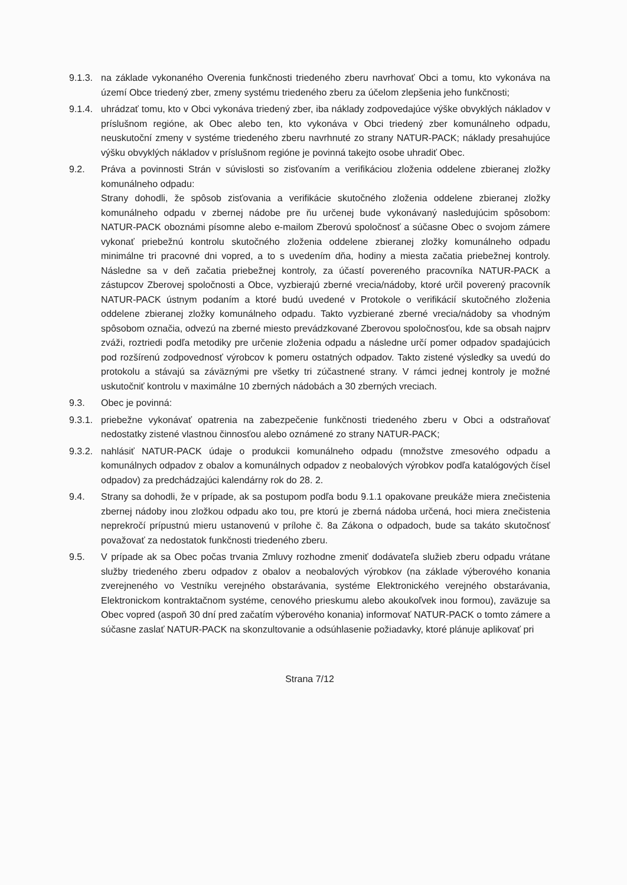9.1.3.
na základe vykonaného Overenia funkčnosti triedeného zberu navrhovať Obci a tomu, kto vykonáva na území Obce triedený zber, zmeny systému triedeného zberu za účelom zlepšenia jeho funkčnosti;
9.1.4.
uhrádzať tomu, kto v Obci vykonáva triedený zber, iba náklady zodpovedajúce výške obvyklých nákladov v príslušnom regióne, ak Obec alebo ten, kto vykonáva v Obci triedený zber komunálneho odpadu, neuskutoční zmeny v systéme triedeného zberu navrhnuté zo strany NATUR-PACK; náklady presahujúce výšku obvyklých nákladov v príslušnom regióne je povinná takejto osobe uhradiť Obec.
9.2. Práva a povinnosti Strán v súvislosti so zisťovaním a verifikáciou zloženia oddelene zbieranej zložky komunálneho odpadu:
Strany dohodli, že spôsob zisťovania a verifikácie skutočného zloženia oddelene zbieranej zložky komunálneho odpadu v zbernej nádobe pre ňu určenej bude vykonávaný nasledujúcim spôsobom: NATUR-PACK oboznámi písomne alebo e-mailom Zberovú spoločnosť a súčasne Obec o svojom zámere vykonať priebežnú kontrolu skutočného zloženia oddelene zbieranej zložky komunálneho odpadu minimálne tri pracovné dni vopred, a to s uvedením dňa, hodiny a miesta začatia priebežnej kontroly. Následne sa v deň začatia priebežnej kontroly, za účastí povereného pracovníka NATUR-PACK a zástupcov Zberovej spoločnosti a Obce, vyzbierajú zberné vrecia/nádoby, ktoré určil poverený pracovník NATUR-PACK ústnym podaním a ktoré budú uvedené v Protokole o verifikácií skutočného zloženia oddelene zbieranej zložky komunálneho odpadu. Takto vyzbierané zberné vrecia/nádoby sa vhodným spôsobom označia, odvezú na zberné miesto prevádzkované Zberovou spoločnosťou, kde sa obsah najprv zváži, roztriedi podľa metodiky pre určenie zloženia odpadu a následne určí pomer odpadov spadajúcich pod rozšírenú zodpovednosť výrobcov k pomeru ostatných odpadov. Takto zistené výsledky sa uvedú do protokolu a stávajú sa záväznými pre všetky tri zúčastnené strany. V rámci jednej kontroly je možné uskutočniť kontrolu v maximálne 10 zberných nádobách a 30 zberných vreciach.
9.3. Obec je povinná:
9.3.1.
priebežne vykonávať opatrenia na zabezpečenie funkčnosti triedeného zberu v Obci a odstraňovať nedostatky zistené vlastnou činnosťou alebo oznámené zo strany NATUR-PACK;
9.3.2.
nahlásiť NATUR-PACK údaje o produkcii komunálneho odpadu (množstve zmesového odpadu a komunálnych odpadov z obalov a komunálnych odpadov z neobalových výrobkov podľa katalógových čísel odpadov) za predchádzajúci kalendárny rok do 28. 2.
9.4. Strany sa dohodli, že v prípade, ak sa postupom podľa bodu 9.1.1 opakovane preukáže miera znečistenia zbernej nádoby inou zložkou odpadu ako tou, pre ktorú je zberná nádoba určená, hoci miera znečistenia neprekročí prípustnú mieru ustanovenú v prílohe č. 8a Zákona o odpadoch, bude sa takáto skutočnosť považovať za nedostatok funkčnosti triedeného zberu.
9.5. V prípade ak sa Obec počas trvania Zmluvy rozhodne zmeniť dodávateľa služieb zberu odpadu vrátane služby triedeného zberu odpadov z obalov a neobalových výrobkov (na základe výberového konania zverejneného vo Vestníku verejného obstarávania, systéme Elektronického verejného obstarávania, Elektronickom kontraktačnom systéme, cenového prieskumu alebo akoukoľvek inou formou), zaväzuje sa Obec vopred (aspoň 30 dní pred začatím výberového konania) informovať NATUR-PACK o tomto zámere a súčasne zaslať NATUR-PACK na skonzultovanie a odsúhlasenie požiadavky, ktoré plánuje aplikovať pri
Strana 7/12